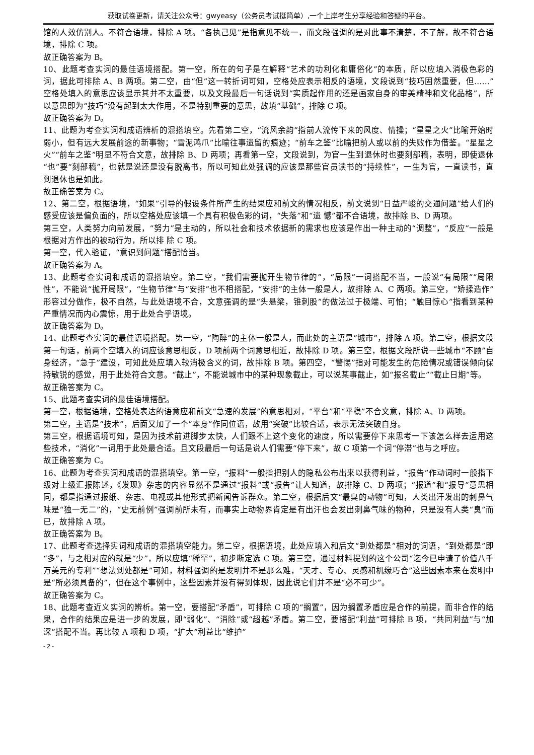获取试卷更新，请关注公众号：gwyeasy（公务员考试挺简单）,一个上岸考生分享经验和答疑的平台。
馆的人效仿别人。不符合语境，排除 A 项。“各执己见”是指意见不统一，而文段强调的是对此事不清楚，不了解，故不符合语境，排除 C 项。
故正确答案为 B。
10、此题考查实词的最佳语境搭配。第一空，所在的句子是在解释“艺术的功利化和庸俗化”的本质，所以应填入消极色彩的词，据此可排除 A、B 两项。第二空，由“但”这一转折词可知，空格处应表示相反的语境，文段说到“技巧固然重要，但……”空格处填入的意思应该显示其并不太重要，以及文段最后一句话说到“实质起作用的还是画家自身的审美精神和文化品格”，所以意思即为“技巧”没有起到太大作用，不是特别重要的意思，故填“基础”，排除 C 项。
故正确答案为 D。
11、此题为考查实词和成语辨析的混搭填空。先看第二空，“流风余韵”指前人流传下来的风度、情操；“星星之火”比喻开始时弱小，但有远大发展前途的新事物；“雪泥鸿爪”比喻往事遗留的痕迹；“前车之鉴”比喻把前人或以前的失败作为借鉴。“星星之火”“前车之鉴”明显不符合文意，故排除 B、D 两项；再看第一空，文段说到，为官一生到退休时也要刻部稿，表明，即使退休“也”要“刻部稿”，也就是说还是没有脱离书，所以可知此处强调的应该是那些官员读书的“持续性”，一生为官，一直读书，直到退休也是如此。
故正确答案为 C。
12、第二空，根据语境，“如果”引导的假设条件所产生的结果应和前文的情况相反，前文说到“日益严峻的交通问题”给人们的感受应该是偏负面的，所以空格处应该填一个具有积极色彩的词，“失落”和“遗 憾”都不合语境，故排除 B、D 两项。
第三空，人类努力向前发展，“努力”是主动的，所以社会和技术依据新的需求也应该是作出一种主动的“调整”，“反应”一般是根据对方作出的被动行为，所以排 除 C 项。
第一空，代入验证，“意识到问题”搭配恰当。
故正确答案为 A。
13、此题考查实词和成语的混搭填空。第二空，“我们需要抛开生物节律的”，“局限”一词搭配不当，一般说“有局限”“局限性”，不能说“抛开局限”，“生物节律”与“安排”也不相搭配，“安排”的主体一般是人，故排除 A、C 两项。第三空，“矫揉造作”形容过分做作，极不自然，与此处语境不合，文意强调的是“头悬梁，锥刺股”的做法过于极端、可怕；“触目惊心”指看到某种严重情况而内心震惊，用于此处合乎语境。
故正确答案为 D。
14、此题考查实词的最佳语境搭配。第一空，“陶醉”的主体一般是人，而此处的主语是“城市”，排除 A 项。第二空，根据文段第一句话，前两个空填入的词应该意思相反，D 项前两个词意思相近，故排除 D 项。第三空，根据文段所说一些城市“不顾”自身经济，“急于”建设，可知此处应填入较消极含义的词，故排除 B 项。第四空，“警惕”指对可能发生的危险情况或错误倾向保持敏锐的感觉，用于此处符合文意。“截止”，不能说城市中的某种现象截止，可以说某事截止，如“报名截止”“截止日期”等。
故正确答案为 C。
15、此题考查实词的最佳语境搭配。
第一空，根据语境，空格处表达的语意应和前文“急速的发展”的意思相对，“平台”和“平稳”不合文意，排除 A、D 两项。
第二空，主语是“技术”，后面又加了一个“本身”作同位语，故用“突破”比较合适，表示无法突破自身。
第三空，根据语境可知，是因为技术前进脚步太快，人们跟不上这个变化的速度，所以需要停下来思考一下该怎么样去运用这些技术，“消化”一词用于此处最合适。且文段最后一句话是说人们需要“停下来”，故 C 项第一个词“停滞”也与之呼应。
故正确答案为 C。
16、此题为考查实词和成语的混搭填空。第一空，“报料”一般指把别人的隐私公布出来以获得利益，“报告”作动词时一般指下级对上级汇报陈述，《发现》杂志的内容显然不是通过“报料”或“报告”让人知道，故排除 C、D 两项；“报道”和“报导”意思相同，都是指通过报纸、杂志、电视或其他形式把新闻告诉群众。第二空，根据后文“最臭的动物”可知，人类出汗发出的刺鼻气味是“独一无二”的，“史无前例”强调前所未有，而事实上动物界肯定是有出汗也会发出刺鼻气味的物种，只是没有人类“臭”而已，故排除 A 项。
故正确答案为 B。
17、此题考查选择实词和成语的混搭填空能力。第二空，根据语境，此处应填入和后文“到处都是”相对的词语，“到处都是”即“多”，与之相对应的就是“少”，所以应填“稀罕”，初步断定选 C 项。第三空，通过材料提到的这个公司“迄今已申请了价值八千万美元的专利”“想法到处都是”可知，材料强调的是发明并不是那么难，“天才、专心、灵感和机缘巧合”这些因素本来在发明中是“所必须具备的”，但在这个事例中，这些因素并没有得到体现，因此说它们并不是“必不可少”。
故正确答案为 C。
18、此题考查近义实词的辨析。第一空，要搭配“矛盾”，可排除 C 项的“搁置”，因为搁置矛盾应是合作的前提，而非合作的结果，合作的结果应是进一步的发展，即“弱化”、“消除”或“超越”矛盾。第二空，要搭配“利益”可排除 B 项，“共同利益”与“加深”搭配不当。再比较 A 项和 D 项，“扩大”利益比“维护”
- 2 -